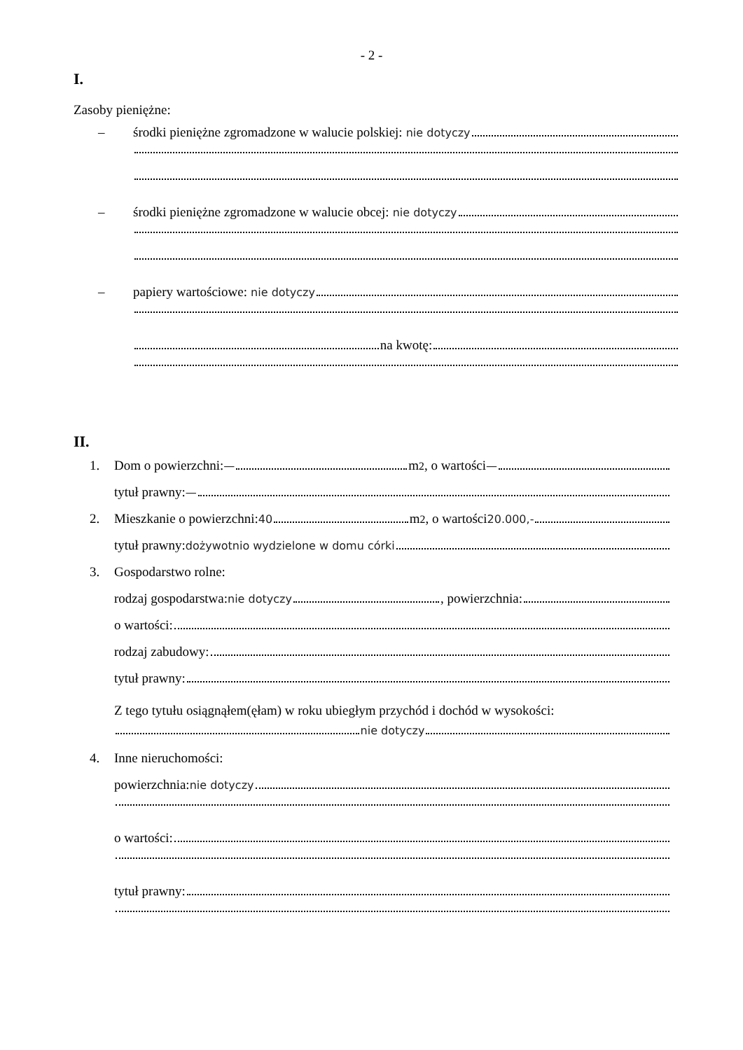- 2 -
I.
Zasoby pieniężne:
– środki pieniężne zgromadzone w walucie polskiej: nie dotyczy
– środki pieniężne zgromadzone w walucie obcej: nie dotyczy
– papiery wartościowe: nie dotyczy
na kwotę:
II.
1. Dom o powierzchni: — m<sup>2</sup>, o wartości —
tytuł prawny: —
2. Mieszkanie o powierzchni: 40 m<sup>2</sup>, o wartości 20.000,-
tytuł prawny: dożywotnio wydzielone w domu córki
3. Gospodarstwo rolne:
rodzaj gospodarstwa: nie dotyczy , powierzchnia:
o wartości:
rodzaj zabudowy:
tytuł prawny:
Z tego tytułu osiągnąłem(ęłam) w roku ubiegłym przychód i dochód w wysokości:
nie dotyczy
4. Inne nieruchomości:
powierzchnia: nie dotyczy
o wartości:
tytuł prawny: